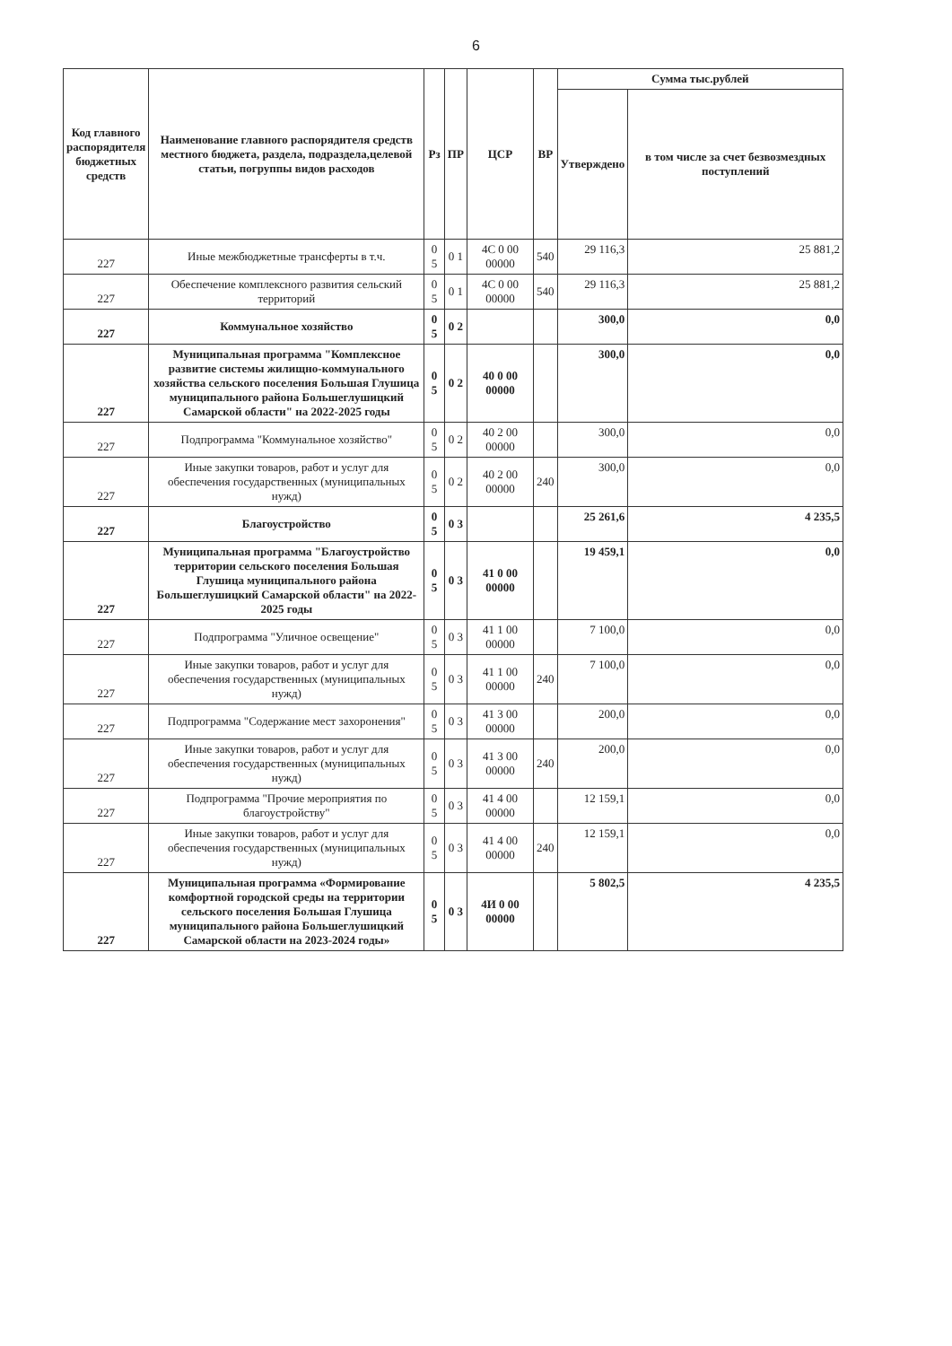6
| Код главного распорядителя бюджетных средств | Наименование главного распорядителя средств местного бюджета, раздела, подраздела,целевой статьи, погруппы видов расходов | Рз | ПР | ЦСР | ВР | Сумма тыс.рублей | |
| --- | --- | --- | --- | --- | --- | --- | --- |
| | | | | | | Утверждено | в том числе за счет безвозмездных поступлений |
| 227 | Иные межбюджетные трансферты в т.ч. | 0 5 | 0 1 | 4С 0 00 00000 | 540 | 29 116,3 | 25 881,2 |
| 227 | Обеспечение комплексного развития сельский территорий | 0 5 | 0 1 | 4С 0 00 00000 | 540 | 29 116,3 | 25 881,2 |
| 227 | Коммунальное хозяйство | 0 5 | 0 2 | | | 300,0 | 0,0 |
| 227 | Муниципальная программа "Комплексное развитие системы жилищно-коммунального хозяйства сельского поселения Большая Глушица муниципального района Большеглушицкий Самарской области" на 2022-2025 годы | 0 5 | 0 2 | 40 0 00 00000 | | 300,0 | 0,0 |
| 227 | Подпрограмма "Коммунальное хозяйство" | 0 5 | 0 2 | 40 2 00 00000 | | 300,0 | 0,0 |
| 227 | Иные закупки товаров, работ и услуг для обеспечения государственных (муниципальных нужд) | 0 5 | 0 2 | 40 2 00 00000 | 240 | 300,0 | 0,0 |
| 227 | Благоустройство | 0 5 | 0 3 | | | 25 261,6 | 4 235,5 |
| 227 | Муниципальная программа "Благоустройство территории сельского поселения Большая Глушица муниципального района Большеглушицкий Самарской области" на 2022-2025 годы | 0 5 | 0 3 | 41 0 00 00000 | | 19 459,1 | 0,0 |
| 227 | Подпрограмма "Уличное освещение" | 0 5 | 0 3 | 41 1 00 00000 | | 7 100,0 | 0,0 |
| 227 | Иные закупки товаров, работ и услуг для обеспечения государственных (муниципальных нужд) | 0 5 | 0 3 | 41 1 00 00000 | 240 | 7 100,0 | 0,0 |
| 227 | Подпрограмма "Содержание мест захоронения" | 0 5 | 0 3 | 41 3 00 00000 | | 200,0 | 0,0 |
| 227 | Иные закупки товаров, работ и услуг для обеспечения государственных (муниципальных нужд) | 0 5 | 0 3 | 41 3 00 00000 | 240 | 200,0 | 0,0 |
| 227 | Подпрограмма "Прочие мероприятия по благоустройству" | 0 5 | 0 3 | 41 4 00 00000 | | 12 159,1 | 0,0 |
| 227 | Иные закупки товаров, работ и услуг для обеспечения государственных (муниципальных нужд) | 0 5 | 0 3 | 41 4 00 00000 | 240 | 12 159,1 | 0,0 |
| 227 | Муниципальная программа «Формирование комфортной городской среды на территории сельского поселения Большая Глушица муниципального района Большеглушицкий Самарской области на 2023-2024 годы» | 0 5 | 0 3 | 4И 0 00 00000 | | 5 802,5 | 4 235,5 |